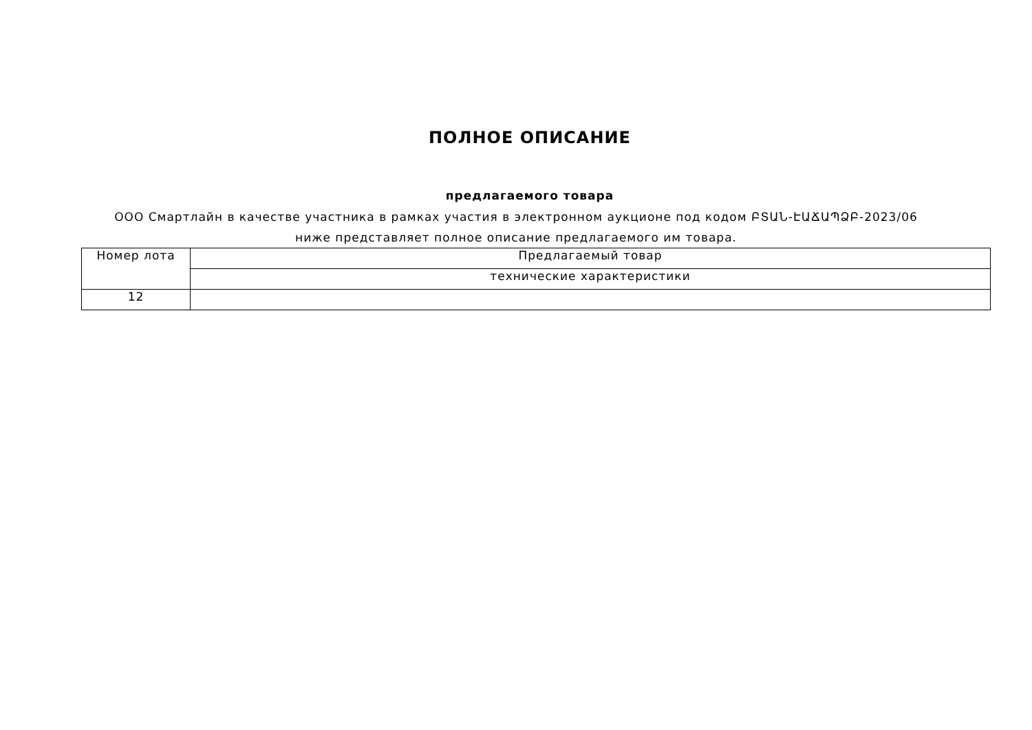ПОЛНОЕ ОПИСАНИЕ
предлагаемого товара
ООО Смартлайн в качестве участника в рамках участия в электронном аукционе под кодом ԲՏԱՆ-ԷԱՃԱՊՁԲ-2023/06 ниже представляет полное описание предлагаемого им товара.
| Номер лота | Предлагаемый товар |
| | технические характеристики |
| 12 | |